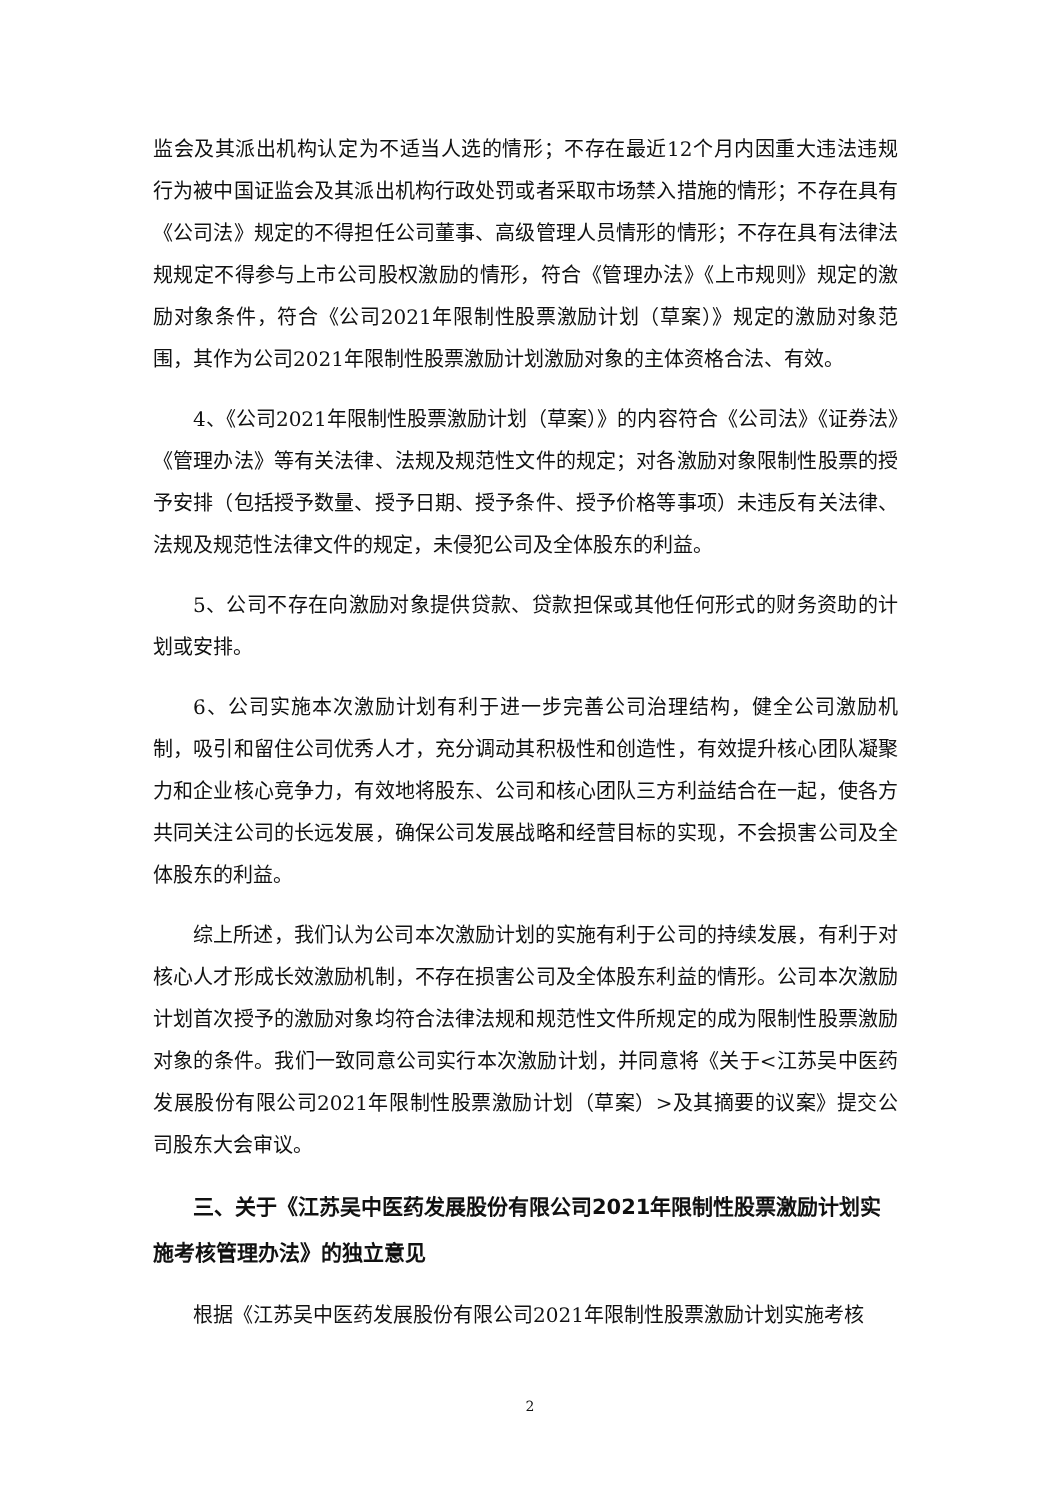监会及其派出机构认定为不适当人选的情形；不存在最近12个月内因重大违法违规行为被中国证监会及其派出机构行政处罚或者采取市场禁入措施的情形；不存在具有《公司法》规定的不得担任公司董事、高级管理人员情形的情形；不存在具有法律法规规定不得参与上市公司股权激励的情形，符合《管理办法》《上市规则》规定的激励对象条件，符合《公司2021年限制性股票激励计划（草案）》规定的激励对象范围，其作为公司2021年限制性股票激励计划激励对象的主体资格合法、有效。
4、《公司2021年限制性股票激励计划（草案）》的内容符合《公司法》《证券法》《管理办法》等有关法律、法规及规范性文件的规定；对各激励对象限制性股票的授予安排（包括授予数量、授予日期、授予条件、授予价格等事项）未违反有关法律、法规及规范性法律文件的规定，未侵犯公司及全体股东的利益。
5、公司不存在向激励对象提供贷款、贷款担保或其他任何形式的财务资助的计划或安排。
6、公司实施本次激励计划有利于进一步完善公司治理结构，健全公司激励机制，吸引和留住公司优秀人才，充分调动其积极性和创造性，有效提升核心团队凝聚力和企业核心竞争力，有效地将股东、公司和核心团队三方利益结合在一起，使各方共同关注公司的长远发展，确保公司发展战略和经营目标的实现，不会损害公司及全体股东的利益。
综上所述，我们认为公司本次激励计划的实施有利于公司的持续发展，有利于对核心人才形成长效激励机制，不存在损害公司及全体股东利益的情形。公司本次激励计划首次授予的激励对象均符合法律法规和规范性文件所规定的成为限制性股票激励对象的条件。我们一致同意公司实行本次激励计划，并同意将《关于<江苏吴中医药发展股份有限公司2021年限制性股票激励计划（草案）>及其摘要的议案》提交公司股东大会审议。
三、关于《江苏吴中医药发展股份有限公司2021年限制性股票激励计划实施考核管理办法》的独立意见
根据《江苏吴中医药发展股份有限公司2021年限制性股票激励计划实施考核
2